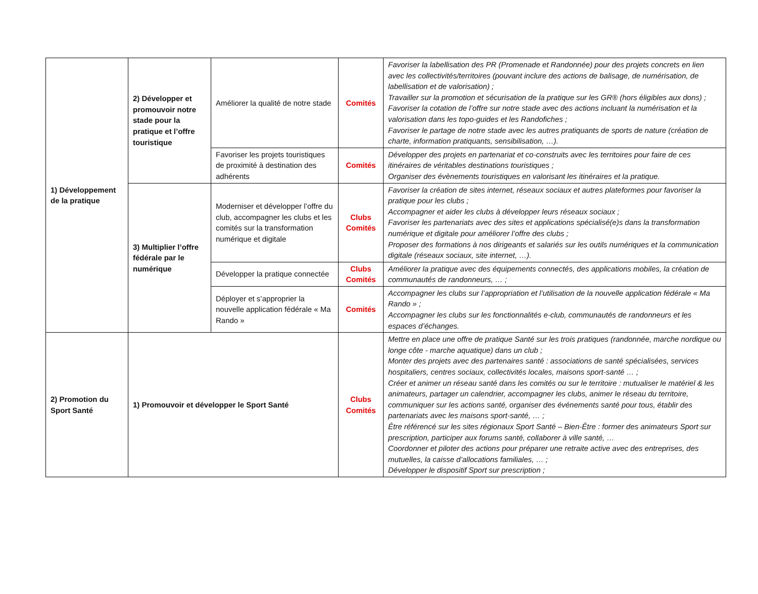| 1) Développement de la pratique | 2) Développer et promouvoir notre stade pour la pratique et l’offre touristique | Améliorer la qualité de notre stade | Comités | Favoriser la labellisation des PR (Promenade et Randonnée) pour des projets concrets en lien avec les collectivités/territoires (pouvant inclure des actions de balisage, de numérisation, de labellisation et de valorisation) ; Travailler sur la promotion et sécurisation de la pratique sur les GR® (hors éligibles aux dons) ; Favoriser la cotation de l’offre sur notre stade avec des actions incluant la numérisation et la valorisation dans les topo-guides et les Randofiches ; Favoriser le partage de notre stade avec les autres pratiquants de sports de nature (création de charte, information pratiquants, sensibilisation, …). |
| | | Favoriser les projets touristiques de proximité à destination des adhérents | Comités | Développer des projets en partenariat et co-construits avec les territoires pour faire de ces itinéraires de véritables destinations touristiques ; Organiser des évènements touristiques en valorisant les itinéraires et la pratique. |
| | 3) Multiplier l’offre fédérale par le numérique | Moderniser et développer l’offre du club, accompagner les clubs et les comités sur la transformation numérique et digitale | Clubs Comités | Favoriser la création de sites internet, réseaux sociaux et autres plateformes pour favoriser la pratique pour les clubs ; Accompagner et aider les clubs à développer leurs réseaux sociaux ; Favoriser les partenariats avec des sites et applications spécialisé(e)s dans la transformation numérique et digitale pour améliorer l’offre des clubs ; Proposer des formations à nos dirigeants et salariés sur les outils numériques et la communication digitale (réseaux sociaux, site internet, …). |
| | | Développer la pratique connectée | Clubs Comités | Améliorer la pratique avec des équipements connectés, des applications mobiles, la création de communautés de randonneurs, … ; |
| | | Déployer et s’approprier la nouvelle application fédérale « Ma Rando » | Comités | Accompagner les clubs sur l’appropriation et l’utilisation de la nouvelle application fédérale « Ma Rando » ; Accompagner les clubs sur les fonctionnalités e-club, communautés de randonneurs et les espaces d’échanges. |
| 2) Promotion du Sport Santé | 1) Promouvoir et développer le Sport Santé | | Clubs Comités | Mettre en place une offre de pratique Santé sur les trois pratiques (randonnée, marche nordique ou longe côte - marche aquatique) dans un club ; Monter des projets avec des partenaires santé : associations de santé spécialisées, services hospitaliers, centres sociaux, collectivités locales, maisons sport-santé … ; Créer et animer un réseau santé dans les comités ou sur le territoire : mutualiser le matériel & les animateurs, partager un calendrier, accompagner les clubs, animer le réseau du territoire, communiquer sur les actions santé, organiser des événements santé pour tous, établir des partenariats avec les maisons sport-santé, … ; Être référencé sur les sites régionaux Sport Santé – Bien-Être : former des animateurs Sport sur prescription, participer aux forums santé, collaborer à ville santé, … Coordonner et piloter des actions pour préparer une retraite active avec des entreprises, des mutuelles, la caisse d’allocations familiales, … ; Développer le dispositif Sport sur prescription ; |